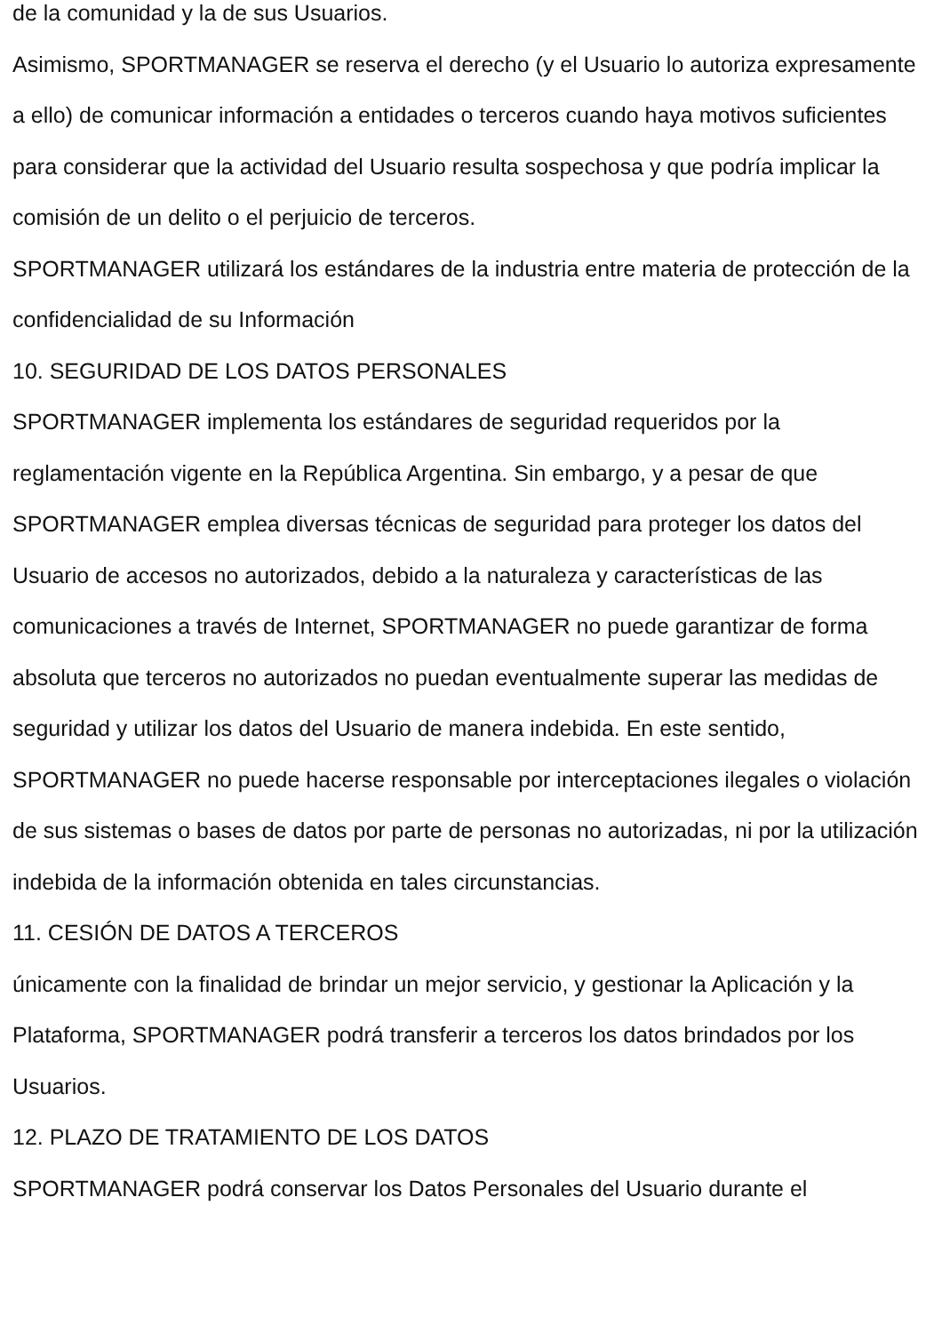de la comunidad y la de sus Usuarios.
Asimismo, SPORTMANAGER se reserva el derecho (y el Usuario lo autoriza expresamente a ello) de comunicar información a entidades o terceros cuando haya motivos suficientes para considerar que la actividad del Usuario resulta sospechosa y que podría implicar la comisión de un delito o el perjuicio de terceros.
SPORTMANAGER utilizará los estándares de la industria entre materia de protección de la confidencialidad de su Información
10. SEGURIDAD DE LOS DATOS PERSONALES
SPORTMANAGER implementa los estándares de seguridad requeridos por la reglamentación vigente en la República Argentina. Sin embargo, y a pesar de que SPORTMANAGER emplea diversas técnicas de seguridad para proteger los datos del Usuario de accesos no autorizados, debido a la naturaleza y características de las comunicaciones a través de Internet, SPORTMANAGER no puede garantizar de forma absoluta que terceros no autorizados no puedan eventualmente superar las medidas de seguridad y utilizar los datos del Usuario de manera indebida. En este sentido, SPORTMANAGER no puede hacerse responsable por interceptaciones ilegales o violación de sus sistemas o bases de datos por parte de personas no autorizadas, ni por la utilización indebida de la información obtenida en tales circunstancias.
11. CESIÓN DE DATOS A TERCEROS
únicamente con la finalidad de brindar un mejor servicio, y gestionar la Aplicación y la Plataforma, SPORTMANAGER podrá transferir a terceros los datos brindados por los Usuarios.
12. PLAZO DE TRATAMIENTO DE LOS DATOS
SPORTMANAGER podrá conservar los Datos Personales del Usuario durante el